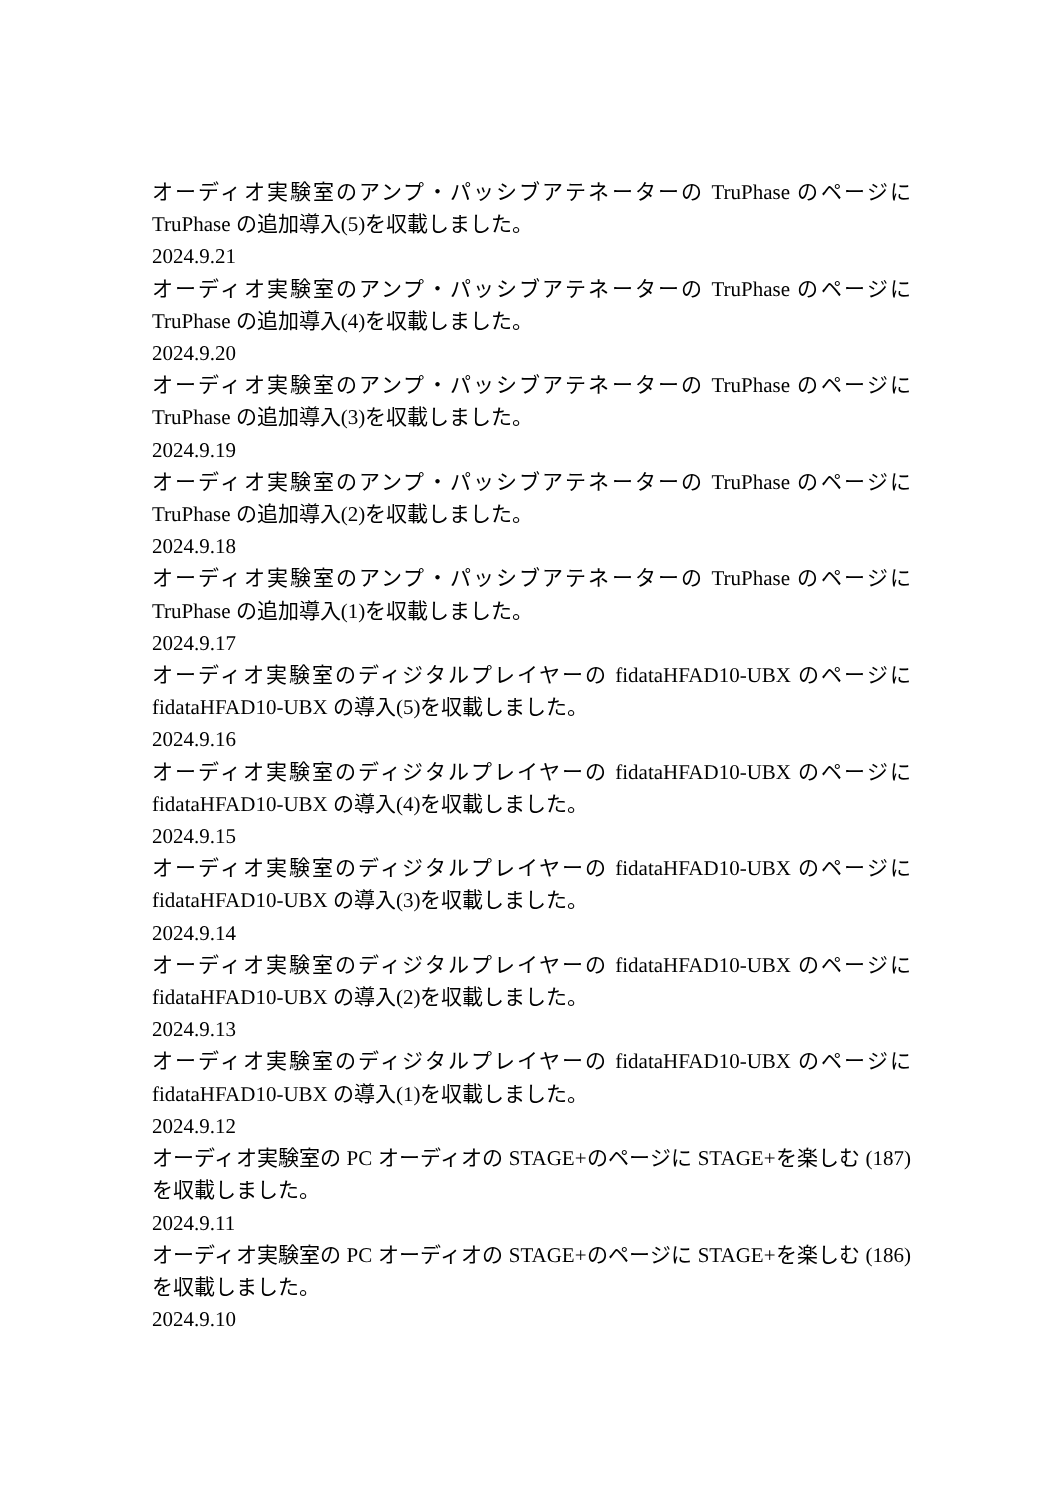オーディオ実験室のアンプ・パッシブアテネーターの TruPhase のページに TruPhase の追加導入(5)を収載しました。
2024.9.21
オーディオ実験室のアンプ・パッシブアテネーターの TruPhase のページに TruPhase の追加導入(4)を収載しました。
2024.9.20
オーディオ実験室のアンプ・パッシブアテネーターの TruPhase のページに TruPhase の追加導入(3)を収載しました。
2024.9.19
オーディオ実験室のアンプ・パッシブアテネーターの TruPhase のページに TruPhase の追加導入(2)を収載しました。
2024.9.18
オーディオ実験室のアンプ・パッシブアテネーターの TruPhase のページに TruPhase の追加導入(1)を収載しました。
2024.9.17
オーディオ実験室のディジタルプレイヤーの fidataHFAD10-UBX のページに fidataHFAD10-UBX の導入(5)を収載しました。
2024.9.16
オーディオ実験室のディジタルプレイヤーの fidataHFAD10-UBX のページに fidataHFAD10-UBX の導入(4)を収載しました。
2024.9.15
オーディオ実験室のディジタルプレイヤーの fidataHFAD10-UBX のページに fidataHFAD10-UBX の導入(3)を収載しました。
2024.9.14
オーディオ実験室のディジタルプレイヤーの fidataHFAD10-UBX のページに fidataHFAD10-UBX の導入(2)を収載しました。
2024.9.13
オーディオ実験室のディジタルプレイヤーの fidataHFAD10-UBX のページに fidataHFAD10-UBX の導入(1)を収載しました。
2024.9.12
オーディオ実験室の PC オーディオの STAGE+のページに STAGE+を楽しむ (187)を収載しました。
2024.9.11
オーディオ実験室の PC オーディオの STAGE+のページに STAGE+を楽しむ (186)を収載しました。
2024.9.10